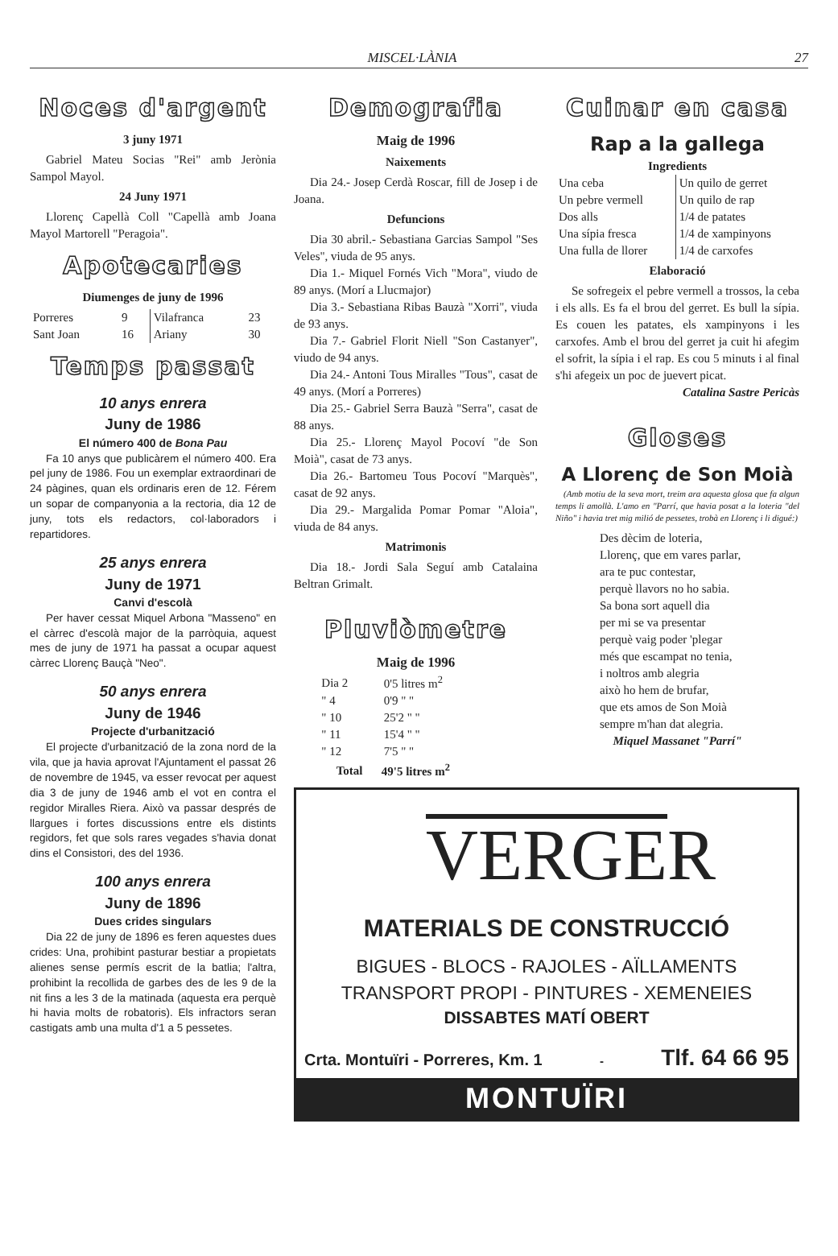MISCEL·LÀNIA 27
Noces d'argent
3 juny 1971
Gabriel Mateu Socias "Rei" amb Jerònia Sampol Mayol.
24 Juny 1971
Llorenç Capellà Coll "Capellà amb Joana Mayol Martorell "Peragoia".
Apotecaries
Diumenges de juny de 1996
| Porreres | 9 | Vilafranca | 23 |
| Sant Joan | 16 | Ariany | 30 |
Temps passat
10 anys enrera
Juny de 1986
El número 400 de Bona Pau
Fa 10 anys que publicàrem el número 400. Era pel juny de 1986. Fou un exemplar extraordinari de 24 pàgines, quan els ordinaris eren de 12. Férem un sopar de companyonia a la rectoria, dia 12 de juny, tots els redactors, col·laboradors i repartidores.
25 anys enrera
Juny de 1971
Canvi d'escolà
Per haver cessat Miquel Arbona "Masseno" en el càrrec d'escolà major de la parròquia, aquest mes de juny de 1971 ha passat a ocupar aquest càrrec Llorenç Bauçà "Neo".
50 anys enrera
Juny de 1946
Projecte d'urbanització
El projecte d'urbanització de la zona nord de la vila, que ja havia aprovat l'Ajuntament el passat 26 de novembre de 1945, va esser revocat per aquest dia 3 de juny de 1946 amb el vot en contra el regidor Miralles Riera. Això va passar després de llargues i fortes discussions entre els distints regidors, fet que sols rares vegades s'havia donat dins el Consistori, des del 1936.
100 anys enrera
Juny de 1896
Dues crides singulars
Dia 22 de juny de 1896 es feren aquestes dues crides: Una, prohibint pasturar bestiar a propietats alienes sense permís escrit de la batlia; l'altra, prohibint la recollida de garbes des de les 9 de la nit fins a les 3 de la matinada (aquesta era perquè hi havia molts de robatoris). Els infractors seran castigats amb una multa d'1 a 5 pessetes.
Demografia
Maig de 1996
Naixements
Dia 24.- Josep Cerdà Roscar, fill de Josep i de Joana.
Defuncions
Dia 30 abril.- Sebastiana Garcias Sampol "Ses Veles", viuda de 95 anys.
Dia 1.- Miquel Fornés Vich "Mora", viudo de 89 anys. (Morí a Llucmajor)
Dia 3.- Sebastiana Ribas Bauzà "Xorri", viuda de 93 anys.
Dia 7.- Gabriel Florit Niell "Son Castanyer", viudo de 94 anys.
Dia 24.- Antoni Tous Miralles "Tous", casat de 49 anys. (Morí a Porreres)
Dia 25.- Gabriel Serra Bauzà "Serra", casat de 88 anys.
Dia 25.- Llorenç Mayol Pocoví "de Son Moià", casat de 73 anys.
Dia 26.- Bartomeu Tous Pocoví "Marquès", casat de 92 anys.
Dia 29.- Margalida Pomar Pomar "Aloia", viuda de 84 anys.
Matrimonis
Dia 18.- Jordi Sala Seguí amb Catalaina Beltran Grimalt.
Pluviòmetre
Maig de 1996
| Dia 2 | 0'5 litres m<sup>2</sup> |
| " 4 | 0'9 " " |
| " 10 | 25'2 " " |
| " 11 | 15'4 " " |
| " 12 | 7'5 " " |
| Total | 49'5 litres m<sup>2</sup> |
Cuinar en casa
Rap a la gallega
Ingredients
| Una ceba Un pebre vermell Dos alls Una sípia fresca Una fulla de llorer | Un quilo de gerret Un quilo de rap 1/4 de patates 1/4 de xampinyons 1/4 de carxofes |
Elaboració
Se sofregeix el pebre vermell a trossos, la ceba i els alls. Es fa el brou del gerret. Es bull la sípia. Es couen les patates, els xampinyons i les carxofes. Amb el brou del gerret ja cuit hi afegim el sofrit, la sípia i el rap. Es cou 5 minuts i al final s'hi afegeix un poc de juevert picat.
Catalina Sastre Pericàs
Gloses
A Llorenç de Son Moià
(Amb motiu de la seva mort, treim ara aquesta glosa que fa algun temps li amollà. L'amo en "Parrí, que havia posat a la loteria "del Niño" i havia tret mig milió de pessetes, trobà en Llorenç i li digué:)
Des dècim de loteria,
Llorenç, que em vares parlar,
ara te puc contestar,
perquè llavors no ho sabia.
Sa bona sort aquell dia
per mi se va presentar
perquè vaig poder 'plegar
més que escampat no tenia,
i noltros amb alegria
això ho hem de brufar,
que ets amos de Son Moià
sempre m'han dat alegria.
Miquel Massanet "Parrí"
VERGER
MATERIALS DE CONSTRUCCIÓ
BIGUES - BLOCS - RAJOLES - AÏLLAMENTS
TRANSPORT PROPI - PINTURES - XEMENEIES
DISSABTES MATÍ OBERT
Crta. Montuïri - Porreres, Km. 1 - Tlf. 64 66 95
MONTUÏRI